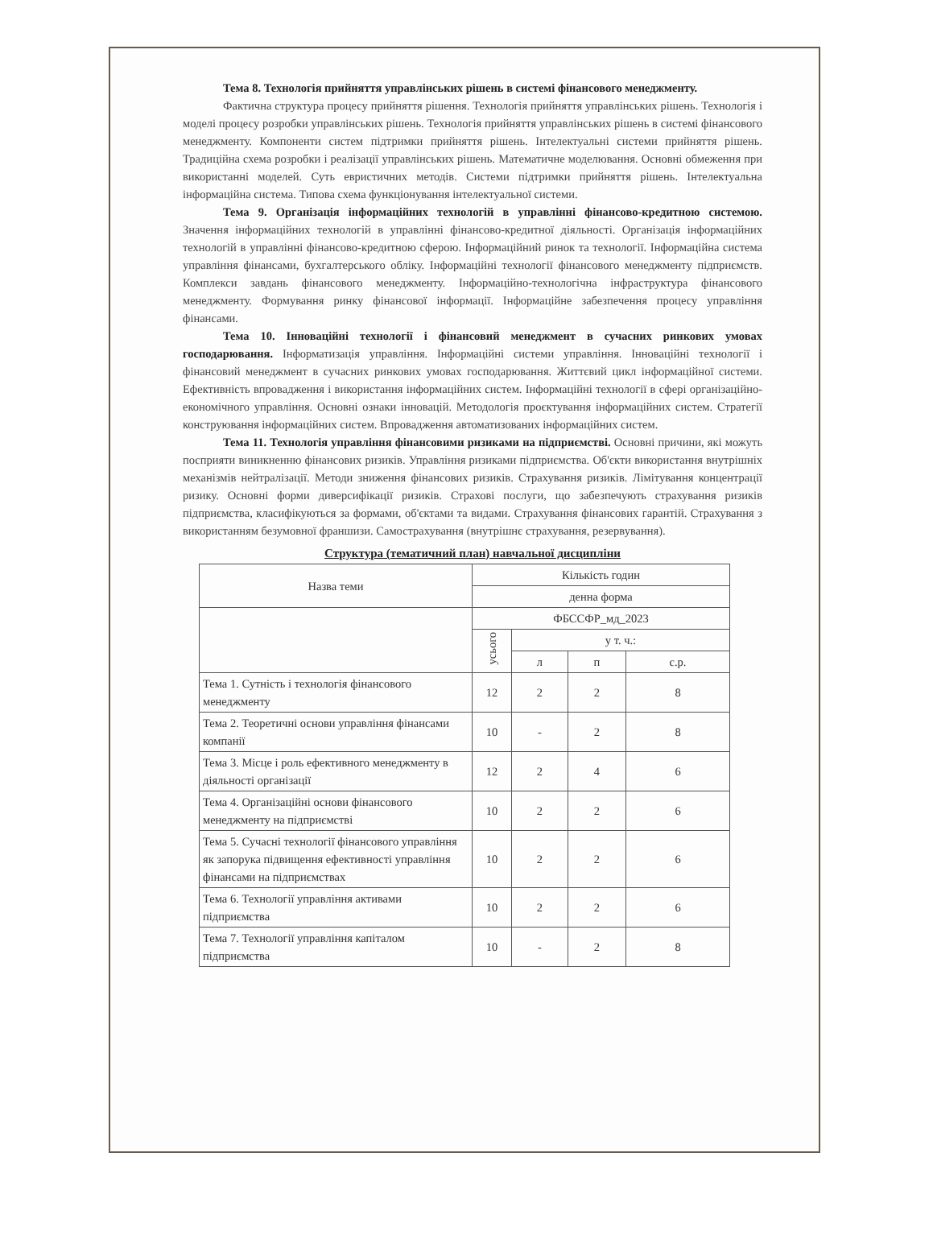Тема 8. Технологія прийняття управлінських рішень в системі фінансового менеджменту.
Фактична структура процесу прийняття рішення. Технологія прийняття управлінських рішень. Технологія і моделі процесу розробки управлінських рішень. Технологія прийняття управлінських рішень в системі фінансового менеджменту. Компоненти систем підтримки прийняття рішень. Інтелектуальні системи прийняття рішень. Традиційна схема розробки і реалізації управлінських рішень. Математичне моделювання. Основні обмеження при використанні моделей. Суть евристичних методів. Системи підтримки прийняття рішень. Інтелектуальна інформаційна система. Типова схема функціонування інтелектуальної системи.
Тема 9. Організація інформаційних технологій в управлінні фінансово-кредитною системою. Значення інформаційних технологій в управлінні фінансово-кредитної діяльності. Організація інформаційних технологій в управлінні фінансово-кредитною сферою. Інформаційний ринок та технології. Інформаційна система управління фінансами, бухгалтерського обліку. Інформаційні технології фінансового менеджменту підприємств. Комплекси завдань фінансового менеджменту. Інформаційно-технологічна інфраструктура фінансового менеджменту. Формування ринку фінансової інформації. Інформаційне забезпечення процесу управління фінансами.
Тема 10. Інноваційні технології і фінансовий менеджмент в сучасних ринкових умовах господарювання. Інформатизація управління. Інформаційні системи управління. Інноваційні технології і фінансовий менеджмент в сучасних ринкових умовах господарювання. Життєвий цикл інформаційної системи. Ефективність впровадження і використання інформаційних систем. Інформаційні технології в сфері організаційно-економічного управління. Основні ознаки інновацій. Методологія проєктування інформаційних систем. Стратегії конструювання інформаційних систем. Впровадження автоматизованих інформаційних систем.
Тема 11. Технологія управління фінансовими ризиками на підприємстві. Основні причини, які можуть посприяти виникненню фінансових ризиків. Управління ризиками підприємства. Об'єкти використання внутрішніх механізмів нейтралізації. Методи зниження фінансових ризиків. Страхування ризиків. Лімітування концентрації ризику. Основні форми диверсифікації ризиків. Страхові послуги, що забезпечують страхування ризиків підприємства, класифікуються за формами, об'єктами та видами. Страхування фінансових гарантій. Страхування з використанням безумовної франшизи. Самострахування (внутрішнє страхування, резервування).
Структура (тематичний план) навчальної дисципліни
| Назва теми | Кількість годин | | | |
| --- | --- | --- | --- | --- |
| | денна форма | | | |
| | ФБССФР_мд_2023 | | | |
| | усього | у т. ч.: | | |
| | | л | п | с.р. |
| Тема 1. Сутність і технологія фінансового менеджменту | 12 | 2 | 2 | 8 |
| Тема 2. Теоретичні основи управління фінансами компанії | 10 | - | 2 | 8 |
| Тема 3. Місце і роль ефективного менеджменту в діяльності організації | 12 | 2 | 4 | 6 |
| Тема 4. Організаційні основи фінансового менеджменту на підприємстві | 10 | 2 | 2 | 6 |
| Тема 5. Сучасні технології фінансового управління як запорука підвищення ефективності управління фінансами на підприємствах | 10 | 2 | 2 | 6 |
| Тема 6. Технології управління активами підприємства | 10 | 2 | 2 | 6 |
| Тема 7. Технології управління капіталом підприємства | 10 | - | 2 | 8 |